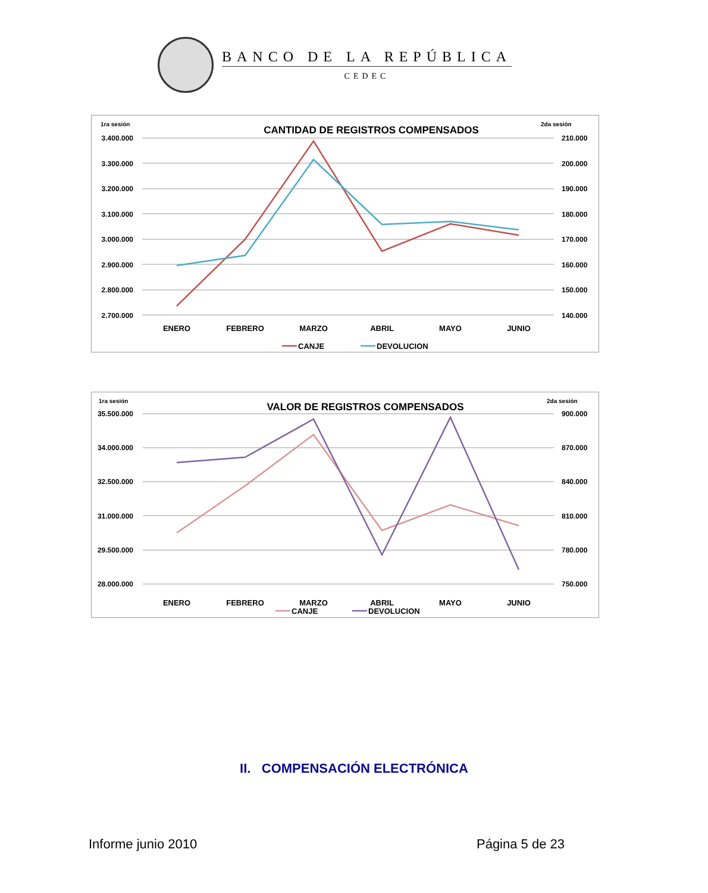BANCO DE LA REPÚBLICA
CEDEC
1ra sesión
2da sesión
CANTIDAD DE REGISTROS COMPENSADOS
3.400.000
3.300.000
3.200.000
3.100.000
3.000.000
2.900.000
2.800.000
2.700.000
210.000
200.000
190.000
180.000
170.000
160.000
150.000
140.000
ENERO
FEBRERO
MARZO
ABRIL
MAYO
JUNIO
CANJE
DEVOLUCION
1ra sesión
2da sesión
VALOR DE REGISTROS COMPENSADOS
35.500.000
34.000.000
32.500.000
31.000.000
29.500.000
28.000.000
900.000
870.000
840.000
810.000
780.000
750.000
ENERO
FEBRERO
MARZO
ABRIL
MAYO
JUNIO
CANJE
DEVOLUCION
II. COMPENSACIÓN ELECTRÓNICA
Informe junio 2010 Página 5 de 23